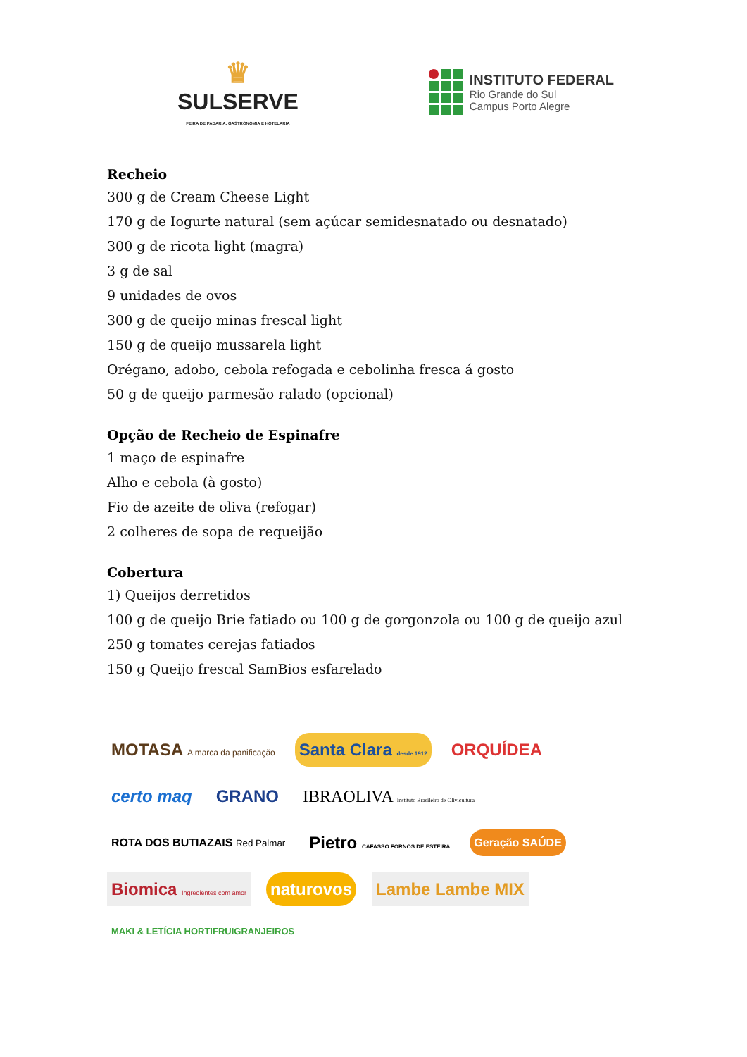♛
SULSERVE
FEIRA DE PADARIA, GASTRONOMIA E HOTELARIA
INSTITUTO FEDERAL
Rio Grande do Sul
Campus Porto Alegre
Recheio
300 g de Cream Cheese Light
170 g de Iogurte natural (sem açúcar semidesnatado ou desnatado)
300 g de ricota light (magra)
3 g de sal
9 unidades de ovos
300 g de queijo minas frescal light
150 g de queijo mussarela light
Orégano, adobo, cebola refogada e cebolinha fresca á gosto
50 g de queijo parmesão ralado (opcional)
Opção de Recheio de Espinafre
1 maço de espinafre
Alho e cebola (à gosto)
Fio de azeite de oliva (refogar)
2 colheres de sopa de requeijão
Cobertura
1) Queijos derretidos
100 g de queijo Brie fatiado ou 100 g de gorgonzola ou 100 g de queijo azul
250 g tomates cerejas fatiados
150 g Queijo frescal SamBios esfarelado
MOTASA A marca da panificação Santa Clara desde 1912 ORQUÍDEA certo maq GRANO IBRAOLIVA Instituto Brasileiro de Olivicultura ROTA DOS BUTIAZAIS Red Palmar Pietro CAFASSO FORNOS DE ESTEIRA Geração SAÚDE Biomica Ingredientes com amor naturovos Lambe Lambe MIX MAKI & LETÍCIA HORTIFRUIGRANJEIROS